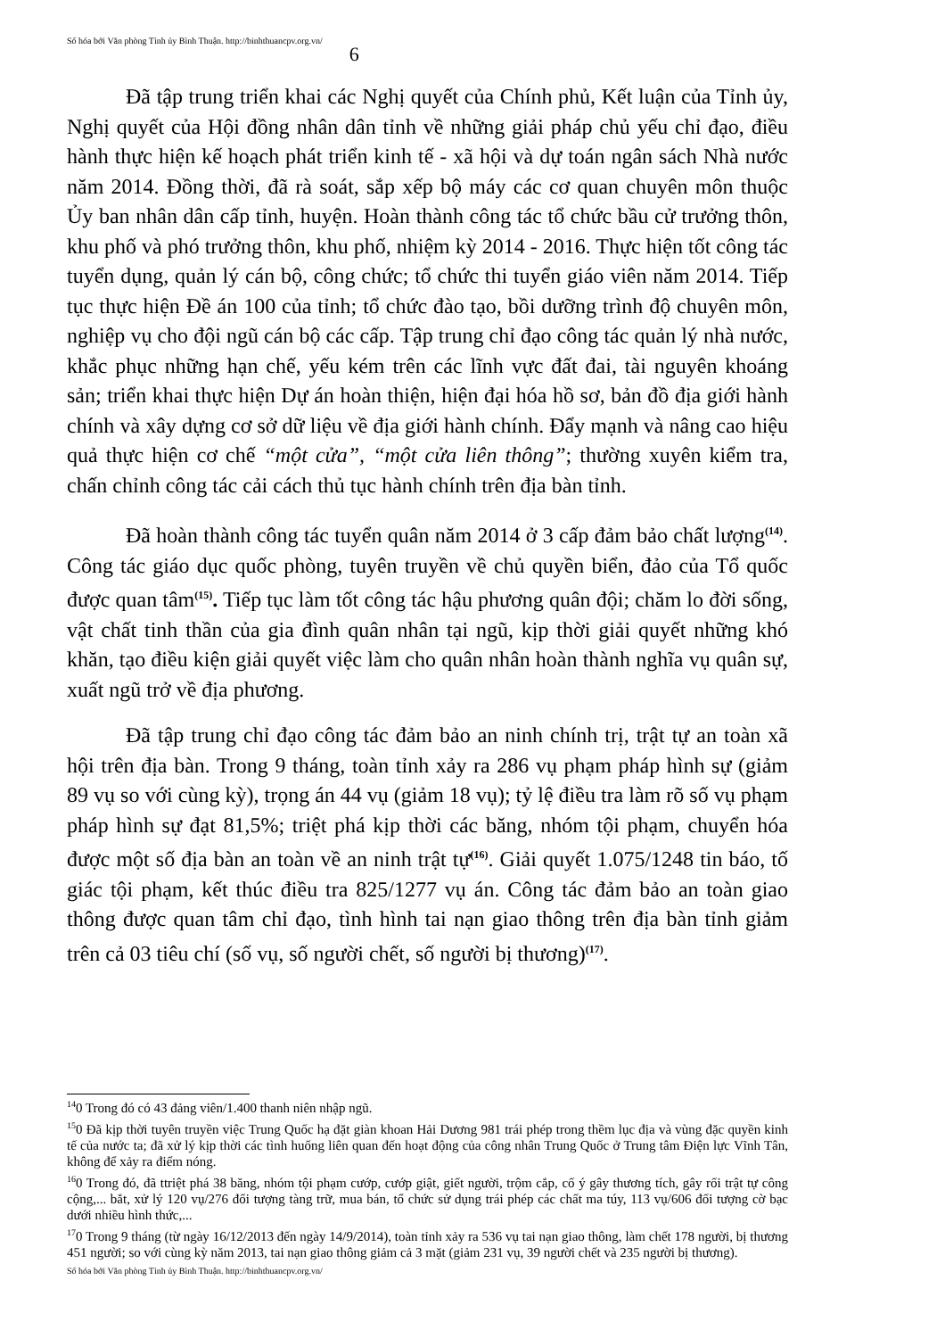Số hóa bởi Văn phòng Tỉnh ủy Bình Thuận. http://binhthuancpv.org.vn/ 6
Đã tập trung triển khai các Nghị quyết của Chính phủ, Kết luận của Tỉnh ủy, Nghị quyết của Hội đồng nhân dân tỉnh về những giải pháp chủ yếu chỉ đạo, điều hành thực hiện kế hoạch phát triển kinh tế - xã hội và dự toán ngân sách Nhà nước năm 2014. Đồng thời, đã rà soát, sắp xếp bộ máy các cơ quan chuyên môn thuộc Ủy ban nhân dân cấp tỉnh, huyện. Hoàn thành công tác tổ chức bầu cử trưởng thôn, khu phố và phó trưởng thôn, khu phố, nhiệm kỳ 2014 - 2016. Thực hiện tốt công tác tuyển dụng, quản lý cán bộ, công chức; tổ chức thi tuyển giáo viên năm 2014. Tiếp tục thực hiện Đề án 100 của tỉnh; tổ chức đào tạo, bồi dưỡng trình độ chuyên môn, nghiệp vụ cho đội ngũ cán bộ các cấp. Tập trung chỉ đạo công tác quản lý nhà nước, khắc phục những hạn chế, yếu kém trên các lĩnh vực đất đai, tài nguyên khoáng sản; triển khai thực hiện Dự án hoàn thiện, hiện đại hóa hồ sơ, bản đồ địa giới hành chính và xây dựng cơ sở dữ liệu về địa giới hành chính. Đẩy mạnh và nâng cao hiệu quả thực hiện cơ chế “một cửa”, “một cửa liên thông”; thường xuyên kiểm tra, chấn chỉnh công tác cải cách thủ tục hành chính trên địa bàn tỉnh.
Đã hoàn thành công tác tuyển quân năm 2014 ở 3 cấp đảm bảo chất lượng<sup>(14)</sup>. Công tác giáo dục quốc phòng, tuyên truyền về chủ quyền biển, đảo của Tổ quốc được quan tâm<sup>(15)</sup>. Tiếp tục làm tốt công tác hậu phương quân đội; chăm lo đời sống, vật chất tinh thần của gia đình quân nhân tại ngũ, kịp thời giải quyết những khó khăn, tạo điều kiện giải quyết việc làm cho quân nhân hoàn thành nghĩa vụ quân sự, xuất ngũ trở về địa phương.
Đã tập trung chỉ đạo công tác đảm bảo an ninh chính trị, trật tự an toàn xã hội trên địa bàn. Trong 9 tháng, toàn tỉnh xảy ra 286 vụ phạm pháp hình sự (giảm 89 vụ so với cùng kỳ), trọng án 44 vụ (giảm 18 vụ); tỷ lệ điều tra làm rõ số vụ phạm pháp hình sự đạt 81,5%; triệt phá kịp thời các băng, nhóm tội phạm, chuyển hóa được một số địa bàn an toàn về an ninh trật tự<sup>(16)</sup>. Giải quyết 1.075/1248 tin báo, tố giác tội phạm, kết thúc điều tra 825/1277 vụ án. Công tác đảm bảo an toàn giao thông được quan tâm chỉ đạo, tình hình tai nạn giao thông trên địa bàn tỉnh giảm trên cả 03 tiêu chí (số vụ, số người chết, số người bị thương)<sup>(17)</sup>.
<sup>14</sup> 0 Trong đó có 43 đảng viên/1.400 thanh niên nhập ngũ.
<sup>15</sup> 0 Đã kịp thời tuyên truyền việc Trung Quốc hạ đặt giàn khoan Hải Dương 981 trái phép trong thềm lục địa và vùng đặc quyền kinh tế của nước ta; đã xử lý kịp thời các tình huống liên quan đến hoạt động của công nhân Trung Quốc ở Trung tâm Điện lực Vĩnh Tân, không để xảy ra điểm nóng.
<sup>16</sup> 0 Trong đó, đã ttriệt phá 38 băng, nhóm tội phạm cướp, cướp giật, giết người, trộm cắp, cố ý gây thương tích, gây rối trật tự công cộng,... bắt, xử lý 120 vụ/276 đối tượng tàng trữ, mua bán, tổ chức sử dụng trái phép các chất ma túy, 113 vụ/606 đối tượng cờ bạc dưới nhiều hình thức,...
<sup>17</sup> 0 Trong 9 tháng (từ ngày 16/12/2013 đến ngày 14/9/2014), toàn tỉnh xảy ra 536 vụ tai nạn giao thông, làm chết 178 người, bị thương 451 người; so với cùng kỳ năm 2013, tai nạn giao thông giảm cả 3 mặt (giảm 231 vụ, 39 người chết và 235 người bị thương).
Số hóa bởi Văn phòng Tỉnh ủy Bình Thuận. http://binhthuancpv.org.vn/